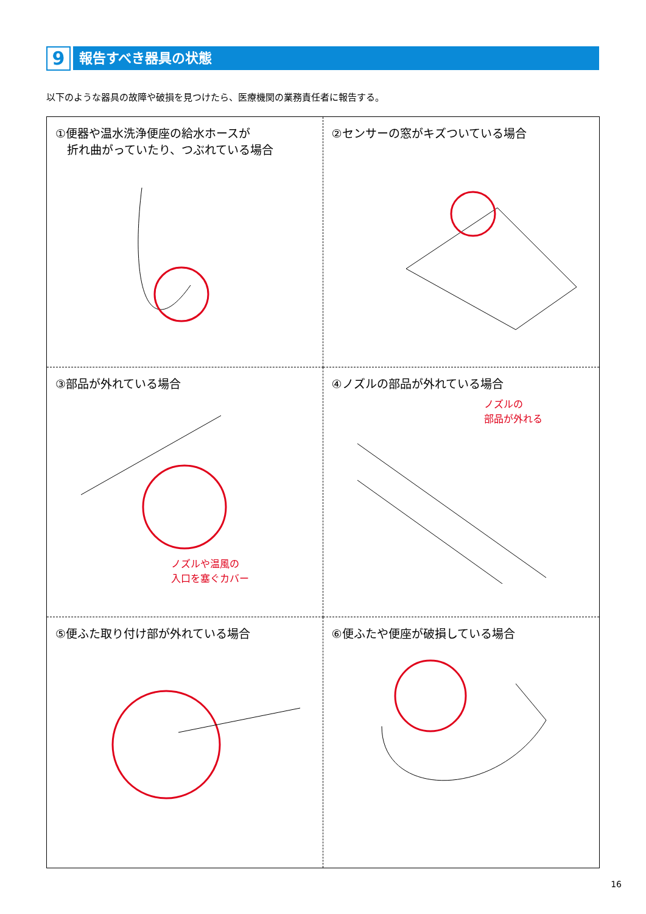9
報告すべき器具の状態
以下のような器具の故障や破損を見つけたら、医療機関の業務責任者に報告する。
①便器や温水洗浄便座の給水ホースが
　折れ曲がっていたり、つぶれている場合
②センサーの窓がキズついている場合
③部品が外れている場合
ノズルや温風の
入口を塞ぐカバー
④ノズルの部品が外れている場合
ノズルの
部品が外れる
⑤便ふた取り付け部が外れている場合
⑥便ふたや便座が破損している場合
16